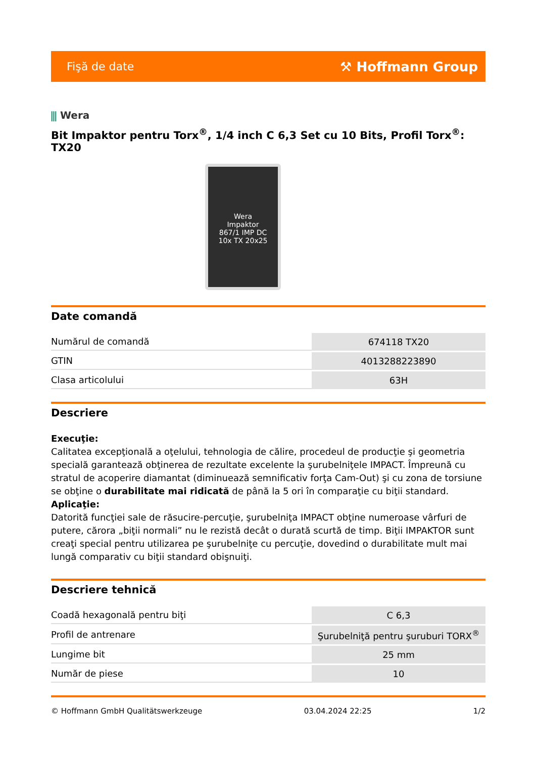Fişă de date
⚒ Hoffmann Group
⫼ Wera
Bit Impaktor pentru Torx<sup>®</sup>, 1/4 inch C 6,3 Set cu 10 Bits, Profil Torx<sup>®</sup>: TX20
Wera
Impaktor
867/1 IMP DC
10x TX 20x25
Date comandă
| Numărul de comandă | 674118 TX20 |
| GTIN | 4013288223890 |
| Clasa articolului | 63H |
Descriere
Execuţie:
Calitatea excepţională a oţelului, tehnologia de călire, procedeul de producţie şi geometria specială garantează obţinerea de rezultate excelente la şurubelniţele IMPACT. Împreună cu stratul de acoperire diamantat (diminuează semnificativ forţa Cam-Out) şi cu zona de torsiune se obţine o durabilitate mai ridicată de până la 5 ori în comparaţie cu biţii standard.
Aplicaţie:
Datorită funcţiei sale de răsucire-percuţie, şurubelniţa IMPACT obţine numeroase vârfuri de putere, cărora „biţii normali” nu le rezistă decât o durată scurtă de timp. Biţii IMPAKTOR sunt creaţi special pentru utilizarea pe şurubelniţe cu percuţie, dovedind o durabilitate mult mai lungă comparativ cu biţii standard obişnuiţi.
Descriere tehnică
| Coadă hexagonală pentru biţi | C 6,3 |
| Profil de antrenare | Şurubelniţă pentru şuruburi TORX<sup>®</sup> |
| Lungime bit | 25 mm |
| Număr de piese | 10 |
© Hoffmann GmbH Qualitätswerkzeuge 03.04.2024 22:25 1/2